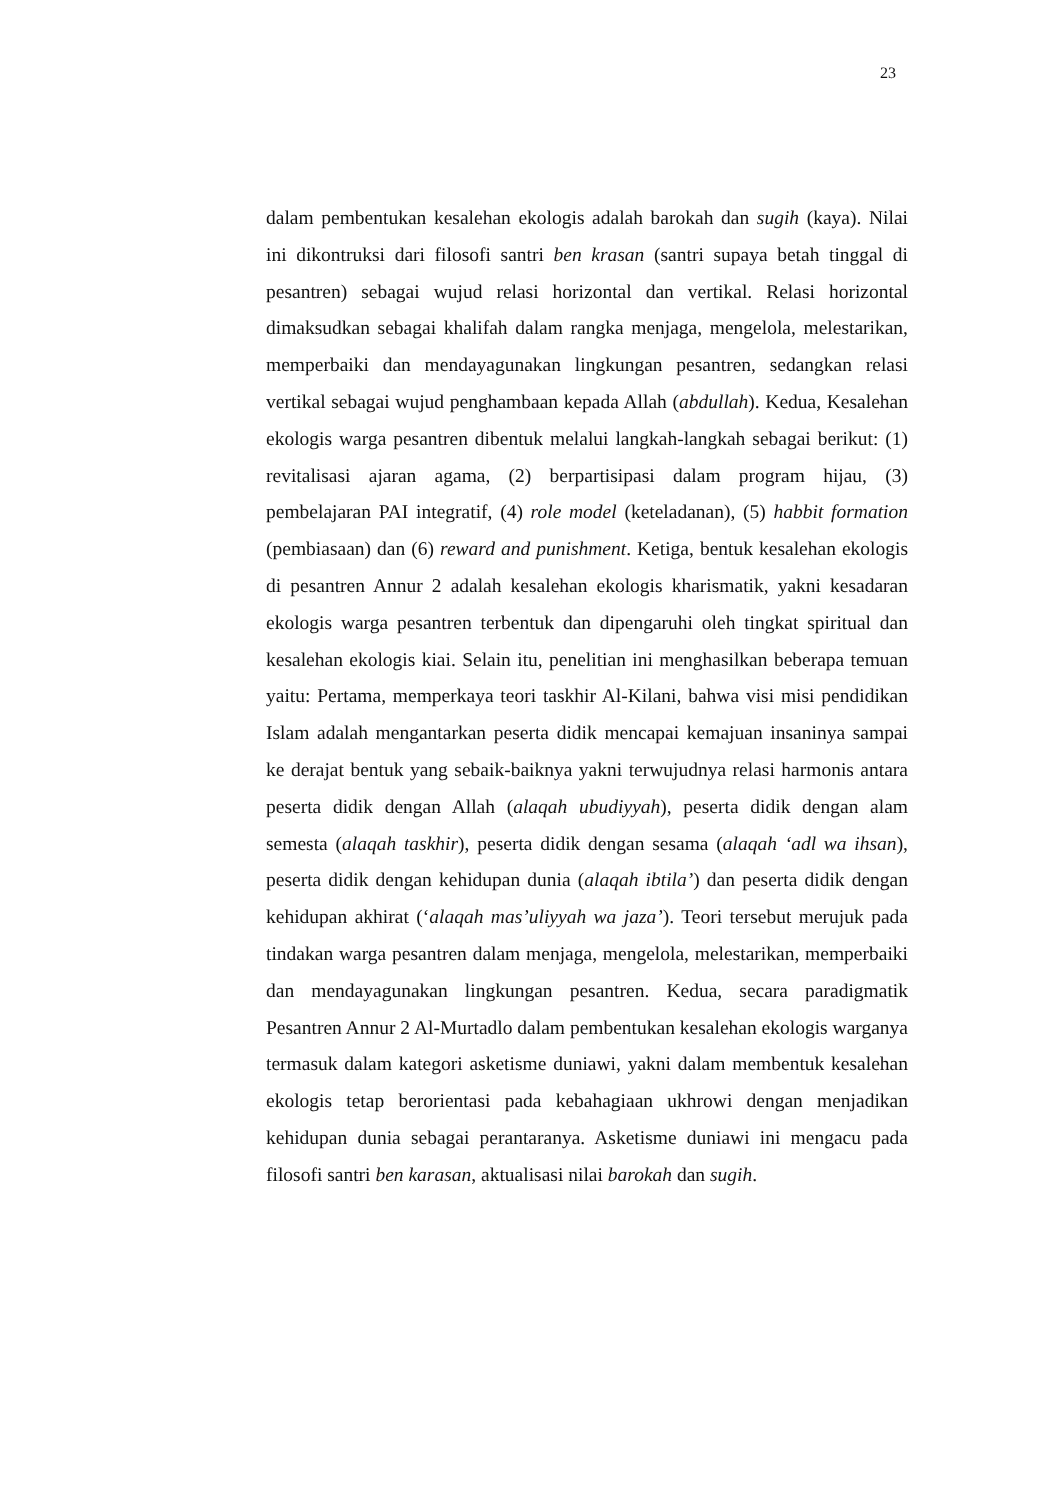23
dalam pembentukan kesalehan ekologis adalah barokah dan sugih (kaya). Nilai ini dikontruksi dari filosofi santri ben krasan (santri supaya betah tinggal di pesantren) sebagai wujud relasi horizontal dan vertikal. Relasi horizontal dimaksudkan sebagai khalifah dalam rangka menjaga, mengelola, melestarikan, memperbaiki dan mendayagunakan lingkungan pesantren, sedangkan relasi vertikal sebagai wujud penghambaan kepada Allah (abdullah). Kedua, Kesalehan ekologis warga pesantren dibentuk melalui langkah-langkah sebagai berikut: (1) revitalisasi ajaran agama, (2) berpartisipasi dalam program hijau, (3) pembelajaran PAI integratif, (4) role model (keteladanan), (5) habbit formation (pembiasaan) dan (6) reward and punishment. Ketiga, bentuk kesalehan ekologis di pesantren Annur 2 adalah kesalehan ekologis kharismatik, yakni kesadaran ekologis warga pesantren terbentuk dan dipengaruhi oleh tingkat spiritual dan kesalehan ekologis kiai. Selain itu, penelitian ini menghasilkan beberapa temuan yaitu: Pertama, memperkaya teori taskhir Al-Kilani, bahwa visi misi pendidikan Islam adalah mengantarkan peserta didik mencapai kemajuan insaninya sampai ke derajat bentuk yang sebaik-baiknya yakni terwujudnya relasi harmonis antara peserta didik dengan Allah (alaqah ubudiyyah), peserta didik dengan alam semesta (alaqah taskhir), peserta didik dengan sesama (alaqah ‘adl wa ihsan), peserta didik dengan kehidupan dunia (alaqah ibtila’) dan peserta didik dengan kehidupan akhirat (‘alaqah mas’uliyyah wa jaza’). Teori tersebut merujuk pada tindakan warga pesantren dalam menjaga, mengelola, melestarikan, memperbaiki dan mendayagunakan lingkungan pesantren. Kedua, secara paradigmatik Pesantren Annur 2 Al-Murtadlo dalam pembentukan kesalehan ekologis warganya termasuk dalam kategori asketisme duniawi, yakni dalam membentuk kesalehan ekologis tetap berorientasi pada kebahagiaan ukhrowi dengan menjadikan kehidupan dunia sebagai perantaranya. Asketisme duniawi ini mengacu pada filosofi santri ben karasan, aktualisasi nilai barokah dan sugih.